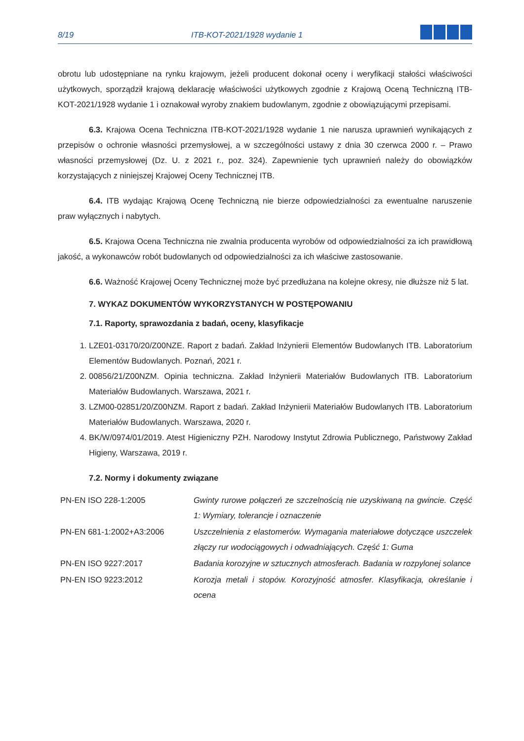8/19 ITB-KOT-2021/1928 wydanie 1
obrotu lub udostępniane na rynku krajowym, jeżeli producent dokonał oceny i weryfikacji stałości właściwości użytkowych, sporządził krajową deklarację właściwości użytkowych zgodnie z Krajową Oceną Techniczną ITB-KOT-2021/1928 wydanie 1 i oznakował wyroby znakiem budowlanym, zgodnie z obowiązującymi przepisami.
6.3. Krajowa Ocena Techniczna ITB-KOT-2021/1928 wydanie 1 nie narusza uprawnień wynikających z przepisów o ochronie własności przemysłowej, a w szczególności ustawy z dnia 30 czerwca 2000 r. – Prawo własności przemysłowej (Dz. U. z 2021 r., poz. 324). Zapewnienie tych uprawnień należy do obowiązków korzystających z niniejszej Krajowej Oceny Technicznej ITB.
6.4. ITB wydając Krajową Ocenę Techniczną nie bierze odpowiedzialności za ewentualne naruszenie praw wyłącznych i nabytych.
6.5. Krajowa Ocena Techniczna nie zwalnia producenta wyrobów od odpowiedzialności za ich prawidłową jakość, a wykonawców robót budowlanych od odpowiedzialności za ich właściwe zastosowanie.
6.6. Ważność Krajowej Oceny Technicznej może być przedłużana na kolejne okresy, nie dłuższe niż 5 lat.
7. WYKAZ DOKUMENTÓW WYKORZYSTANYCH W POSTĘPOWANIU
7.1. Raporty, sprawozdania z badań, oceny, klasyfikacje
1. LZE01-03170/20/Z00NZE. Raport z badań. Zakład Inżynierii Elementów Budowlanych ITB. Laboratorium Elementów Budowlanych. Poznań, 2021 r.
2. 00856/21/Z00NZM. Opinia techniczna. Zakład Inżynierii Materiałów Budowlanych ITB. Laboratorium Materiałów Budowlanych. Warszawa, 2021 r.
3. LZM00-02851/20/Z00NZM. Raport z badań. Zakład Inżynierii Materiałów Budowlanych ITB. Laboratorium Materiałów Budowlanych. Warszawa, 2020 r.
4. BK/W/0974/01/2019. Atest Higieniczny PZH. Narodowy Instytut Zdrowia Publicznego, Państwowy Zakład Higieny, Warszawa, 2019 r.
7.2. Normy i dokumenty związane
| PN-EN ISO 228-1:2005 | Gwinty rurowe połączeń ze szczelnością nie uzyskiwaną na gwincie. Część 1: Wymiary, tolerancje i oznaczenie |
| PN-EN 681-1:2002+A3:2006 | Uszczelnienia z elastomerów. Wymagania materiałowe dotyczące uszczelek złączy rur wodociągowych i odwadniających. Część 1: Guma |
| PN-EN ISO 9227:2017 | Badania korozyjne w sztucznych atmosferach. Badania w rozpylonej solance |
| PN-EN ISO 9223:2012 | Korozja metali i stopów. Korozyjność atmosfer. Klasyfikacja, określanie i ocena |